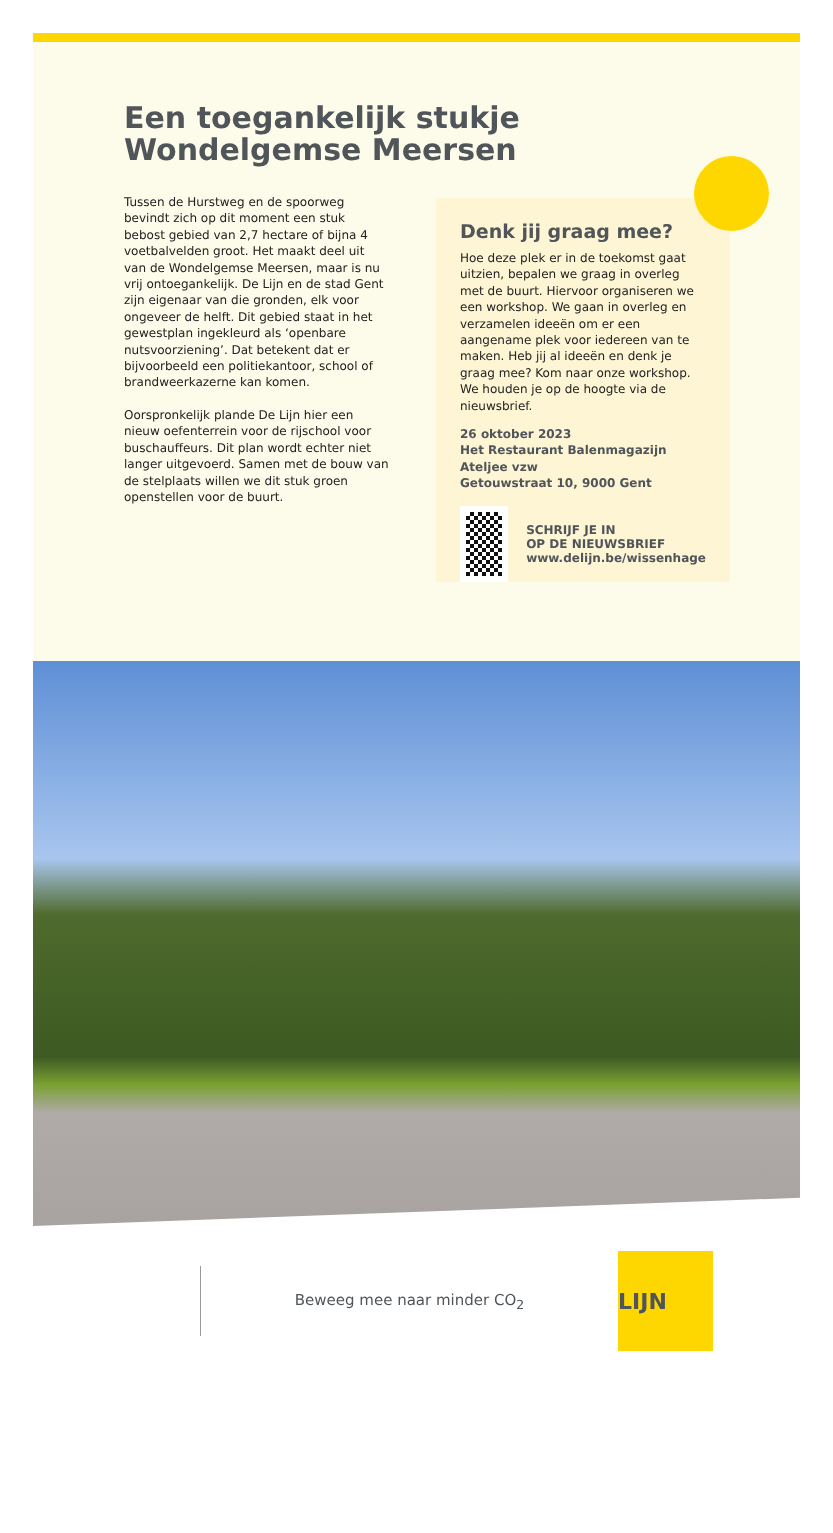Een toegankelijk stukje
Wondelgemse Meersen
Tussen de Hurstweg en de spoorweg bevindt zich op dit moment een stuk bebost gebied van 2,7 hectare of bijna 4 voetbalvelden groot. Het maakt deel uit van de Wondelgemse Meersen, maar is nu vrij ontoeganke­lijk. De Lijn en de stad Gent zijn eigenaar van die gronden, elk voor ongeveer de helft. Dit gebied staat in het gewestplan ingekleurd als ‘openbare nutsvoorziening’. Dat betekent dat er bijvoorbeeld een politiekantoor, school of brandweerkazerne kan komen.
Oorspronkelijk plande De Lijn hier een nieuw oefenterrein voor de rijschool voor buschauffeurs. Dit plan wordt echter niet langer uitgevoerd. Samen met de bouw van de stelplaats willen we dit stuk groen openstellen voor de buurt.
Denk jij graag mee?
Hoe deze plek er in de toekomst gaat uitzien, bepalen we graag in overleg met de buurt. Hiervoor organiseren we een workshop. We gaan in overleg en verzamelen ideeën om er een aangename plek voor iedereen van te maken. Heb jij al ideeën en denk je graag mee? Kom naar onze workshop. We houden je op de hoogte via de nieuwsbrief.
26 oktober 2023
Het Restaurant Balenmagazijn
Ateljee vzw
Getouwstraat 10, 9000 Gent
SCHRIJF JE IN
OP DE NIEUWSBRIEF
www.delijn.be/wissenhage
Beweeg mee naar minder CO<sub>2</sub>
LIJN